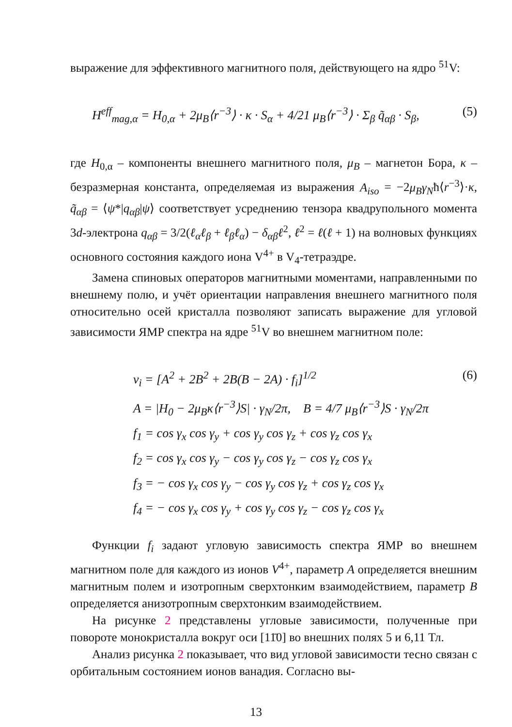выражение для эффективного магнитного поля, действующего на ядро <sup>51</sup>V:
H<sup>eff</sup><sub>mag,α</sub> = H<sub>0,α</sub> + 2μ<sub>B</sub>⟨r<sup>−3</sup>⟩ · κ · S<sub>α</sub> + 4/21 μ<sub>B</sub>⟨r<sup>−3</sup>⟩ · Σ<sub>β</sub> q̃<sub>αβ</sub> · S<sub>β</sub>, (5)
где H<sub>0,α</sub> – компоненты внешнего магнитного поля, μ<sub>B</sub> – магнетон Бора, κ – безразмерная константа, определяемая из выражения A<sub>iso</sub> = −2μ<sub>B</sub>γ<sub>N</sub>ħ⟨r<sup>−3</sup>⟩·κ, q̃<sub>αβ</sub> = ⟨ψ*|q<sub>αβ</sub>|ψ⟩ соответствует усреднению тензора квадрупольного момента 3d-электрона q<sub>αβ</sub> = 3/2(ℓ<sub>α</sub>ℓ<sub>β</sub> + ℓ<sub>β</sub>ℓ<sub>α</sub>) − δ<sub>αβ</sub>ℓ<sup>2</sup>, ℓ<sup>2</sup> = ℓ(ℓ + 1) на волновых функциях основного состояния каждого иона V<sup>4+</sup> в V<sub>4</sub>-тетраэдре.
Замена спиновых операторов магнитными моментами, направленными по внешнему полю, и учёт ориентации направления внешнего магнитного поля относительно осей кристалла позволяют записать выражение для угловой зависимости ЯМР спектра на ядре <sup>51</sup>V во внешнем магнитном поле:
(6)
ν<sub>i</sub> = [A<sup>2</sup> + 2B<sup>2</sup> + 2B(B − 2A) · f<sub>i</sub>]<sup>1/2</sup>
A = |H<sub>0</sub> − 2μ<sub>B</sub>κ⟨r<sup>−3</sup>⟩S| · γ<sub>N</sub>/2π, B = 4/7 μ<sub>B</sub>⟨r<sup>−3</sup>⟩S · γ<sub>N</sub>/2π
f<sub>1</sub> = cos γ<sub>x</sub> cos γ<sub>y</sub> + cos γ<sub>y</sub> cos γ<sub>z</sub> + cos γ<sub>z</sub> cos γ<sub>x</sub>
f<sub>2</sub> = cos γ<sub>x</sub> cos γ<sub>y</sub> − cos γ<sub>y</sub> cos γ<sub>z</sub> − cos γ<sub>z</sub> cos γ<sub>x</sub>
f<sub>3</sub> = − cos γ<sub>x</sub> cos γ<sub>y</sub> − cos γ<sub>y</sub> cos γ<sub>z</sub> + cos γ<sub>z</sub> cos γ<sub>x</sub>
f<sub>4</sub> = − cos γ<sub>x</sub> cos γ<sub>y</sub> + cos γ<sub>y</sub> cos γ<sub>z</sub> − cos γ<sub>z</sub> cos γ<sub>x</sub>
Функции f<sub>i</sub> задают угловую зависимость спектра ЯМР во внешнем магнитном поле для каждого из ионов V<sup>4+</sup>, параметр A определяется внешним магнитным полем и изотропным сверхтонким взаимодействием, параметр B определяется анизотропным сверхтонким взаимодействием.
На рисунке 2 представлены угловые зависимости, полученные при повороте монокристалла вокруг оси [11̄0] во внешних полях 5 и 6,11 Тл.
Анализ рисунка 2 показывает, что вид угловой зависимости тесно связан с орбитальным состоянием ионов ванадия. Согласно вы-
13